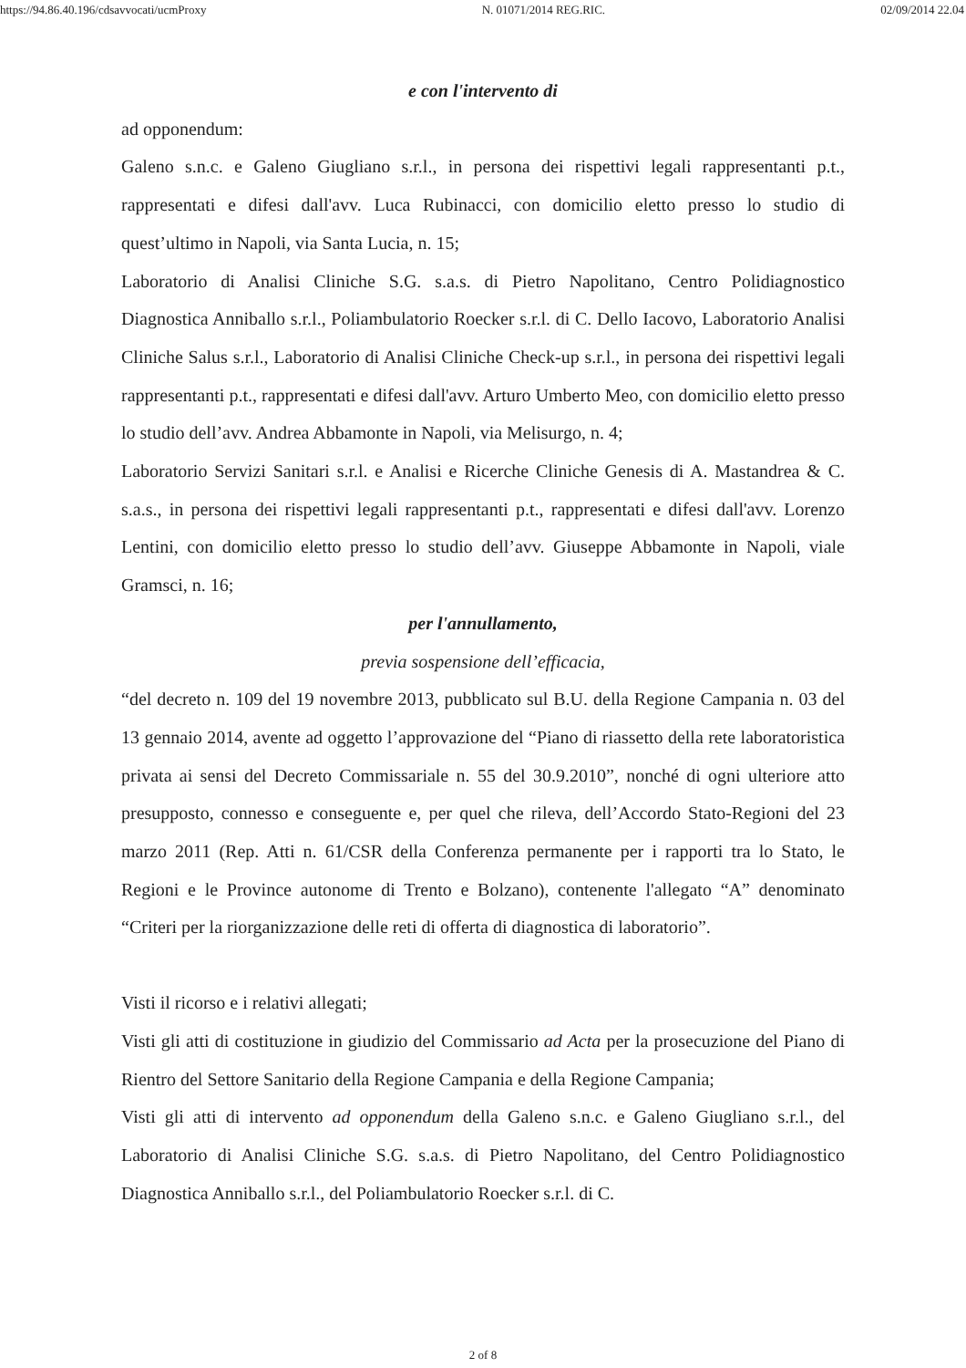https://94.86.40.196/cdsavvocati/ucmProxy N. 01071/2014 REG.RIC. 02/09/2014 22.04
e con l'intervento di
ad opponendum:
Galeno s.n.c. e Galeno Giugliano s.r.l., in persona dei rispettivi legali rappresentanti p.t., rappresentati e difesi dall'avv. Luca Rubinacci, con domicilio eletto presso lo studio di quest’ultimo in Napoli, via Santa Lucia, n. 15;
Laboratorio di Analisi Cliniche S.G. s.a.s. di Pietro Napolitano, Centro Polidiagnostico Diagnostica Anniballo s.r.l., Poliambulatorio Roecker s.r.l. di C. Dello Iacovo, Laboratorio Analisi Cliniche Salus s.r.l., Laboratorio di Analisi Cliniche Check-up s.r.l., in persona dei rispettivi legali rappresentanti p.t., rappresentati e difesi dall'avv. Arturo Umberto Meo, con domicilio eletto presso lo studio dell’avv. Andrea Abbamonte in Napoli, via Melisurgo, n. 4;
Laboratorio Servizi Sanitari s.r.l. e Analisi e Ricerche Cliniche Genesis di A. Mastandrea & C. s.a.s., in persona dei rispettivi legali rappresentanti p.t., rappresentati e difesi dall'avv. Lorenzo Lentini, con domicilio eletto presso lo studio dell’avv. Giuseppe Abbamonte in Napoli, viale Gramsci, n. 16;
per l'annullamento,
previa sospensione dell’efficacia,
“del decreto n. 109 del 19 novembre 2013, pubblicato sul B.U. della Regione Campania n. 03 del 13 gennaio 2014, avente ad oggetto l’approvazione del “Piano di riassetto della rete laboratoristica privata ai sensi del Decreto Commissariale n. 55 del 30.9.2010”, nonché di ogni ulteriore atto presupposto, connesso e conseguente e, per quel che rileva, dell’Accordo Stato-Regioni del 23 marzo 2011 (Rep. Atti n. 61/CSR della Conferenza permanente per i rapporti tra lo Stato, le Regioni e le Province autonome di Trento e Bolzano), contenente l'allegato “A” denominato “Criteri per la riorganizzazione delle reti di offerta di diagnostica di laboratorio”.
Visti il ricorso e i relativi allegati;
Visti gli atti di costituzione in giudizio del Commissario ad Acta per la prosecuzione del Piano di Rientro del Settore Sanitario della Regione Campania e della Regione Campania;
Visti gli atti di intervento ad opponendum della Galeno s.n.c. e Galeno Giugliano s.r.l., del Laboratorio di Analisi Cliniche S.G. s.a.s. di Pietro Napolitano, del Centro Polidiagnostico Diagnostica Anniballo s.r.l., del Poliambulatorio Roecker s.r.l. di C.
2 of 8